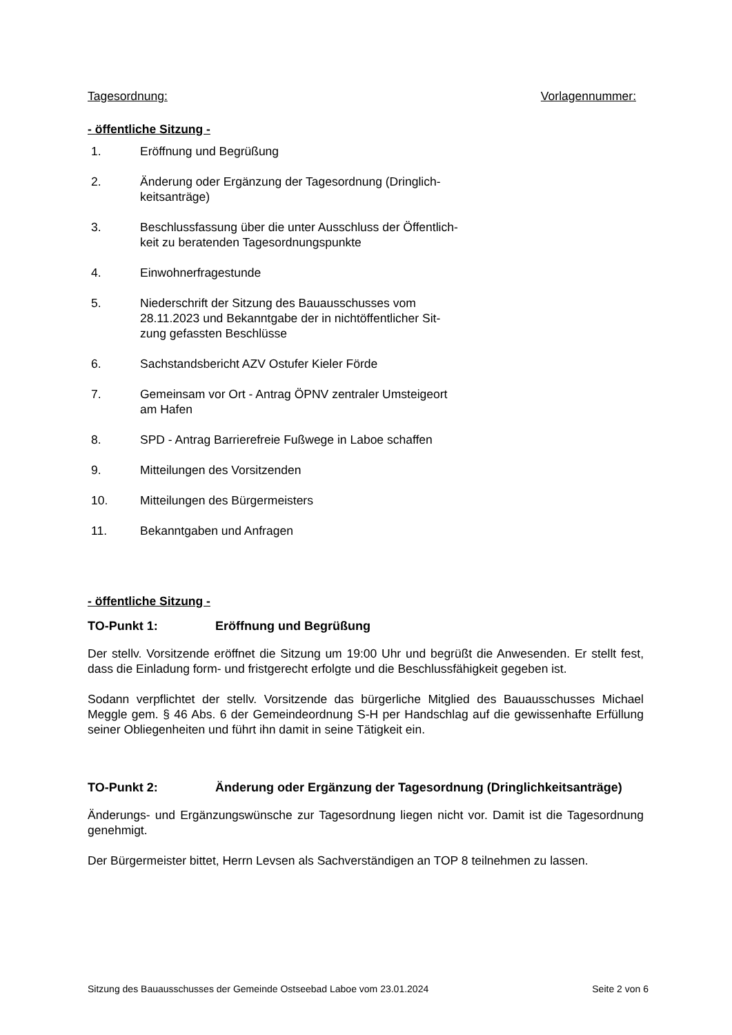Tagesordnung: Vorlagennummer:
- öffentliche Sitzung -
1. Eröffnung und Begrüßung
2. Änderung oder Ergänzung der Tagesordnung (Dringlich-
keitsanträge)
3. Beschlussfassung über die unter Ausschluss der Öffentlich-
keit zu beratenden Tagesordnungspunkte
4. Einwohnerfragestunde
5. Niederschrift der Sitzung des Bauausschusses vom
28.11.2023 und Bekanntgabe der in nichtöffentlicher Sit-
zung gefassten Beschlüsse
6. Sachstandsbericht AZV Ostufer Kieler Förde
7. Gemeinsam vor Ort - Antrag ÖPNV zentraler Umsteigeort
am Hafen
8. SPD - Antrag Barrierefreie Fußwege in Laboe schaffen
9. Mitteilungen des Vorsitzenden
10. Mitteilungen des Bürgermeisters
11. Bekanntgaben und Anfragen
- öffentliche Sitzung -
TO-Punkt 1: Eröffnung und Begrüßung
Der stellv. Vorsitzende eröffnet die Sitzung um 19:00 Uhr und begrüßt die Anwesenden. Er stellt fest, dass die Einladung form- und fristgerecht erfolgte und die Beschlussfähigkeit gegeben ist.
Sodann verpflichtet der stellv. Vorsitzende das bürgerliche Mitglied des Bauausschusses Michael Meggle gem. § 46 Abs. 6 der Gemeindeordnung S-H per Handschlag auf die gewissenhafte Erfüllung seiner Obliegenheiten und führt ihn damit in seine Tätigkeit ein.
TO-Punkt 2: Änderung oder Ergänzung der Tagesordnung (Dringlichkeitsanträge)
Änderungs- und Ergänzungswünsche zur Tagesordnung liegen nicht vor. Damit ist die Tagesordnung genehmigt.
Der Bürgermeister bittet, Herrn Levsen als Sachverständigen an TOP 8 teilnehmen zu lassen.
Sitzung des Bauausschusses der Gemeinde Ostseebad Laboe vom 23.01.2024 Seite 2 von 6